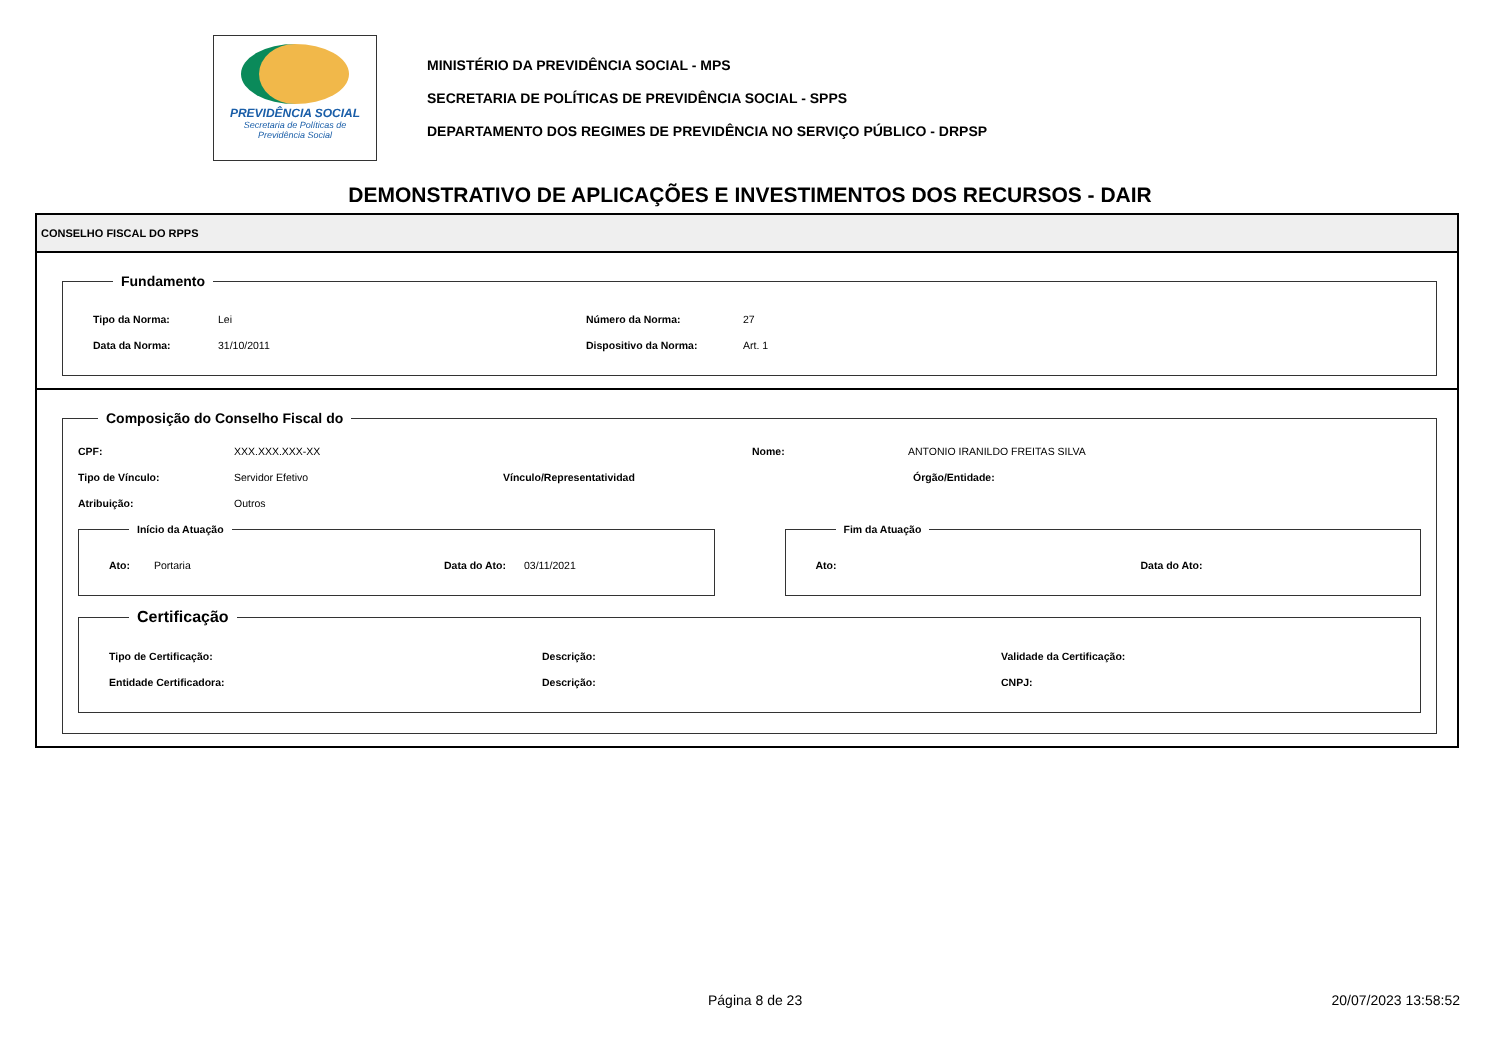PREVIDÊNCIA SOCIAL
Secretaria de Políticas de
Previdência Social
MINISTÉRIO DA PREVIDÊNCIA SOCIAL - MPS
SECRETARIA DE POLÍTICAS DE PREVIDÊNCIA SOCIAL - SPPS
DEPARTAMENTO DOS REGIMES DE PREVIDÊNCIA NO SERVIÇO PÚBLICO - DRPSP
DEMONSTRATIVO DE APLICAÇÕES E INVESTIMENTOS DOS RECURSOS - DAIR
CONSELHO FISCAL DO RPPS
Fundamento
Tipo da Norma: Lei Número da Norma: 27
Data da Norma: 31/10/2011 Dispositivo da Norma: Art. 1
Composição do Conselho Fiscal do
CPF: XXX.XXX.XXX-XX Nome: ANTONIO IRANILDO FREITAS SILVA
Tipo de Vínculo: Servidor Efetivo Vínculo/Representatividad Órgão/Entidade:
Atribuição: Outros
Início da Atuação
Ato: Portaria Data do Ato: 03/11/2021
Fim da Atuação
Ato: Data do Ato:
Certificação
Tipo de Certificação: Descrição: Validade da Certificação:
Entidade Certificadora: Descrição: CNPJ:
Página 8 de 23 20/07/2023 13:58:52